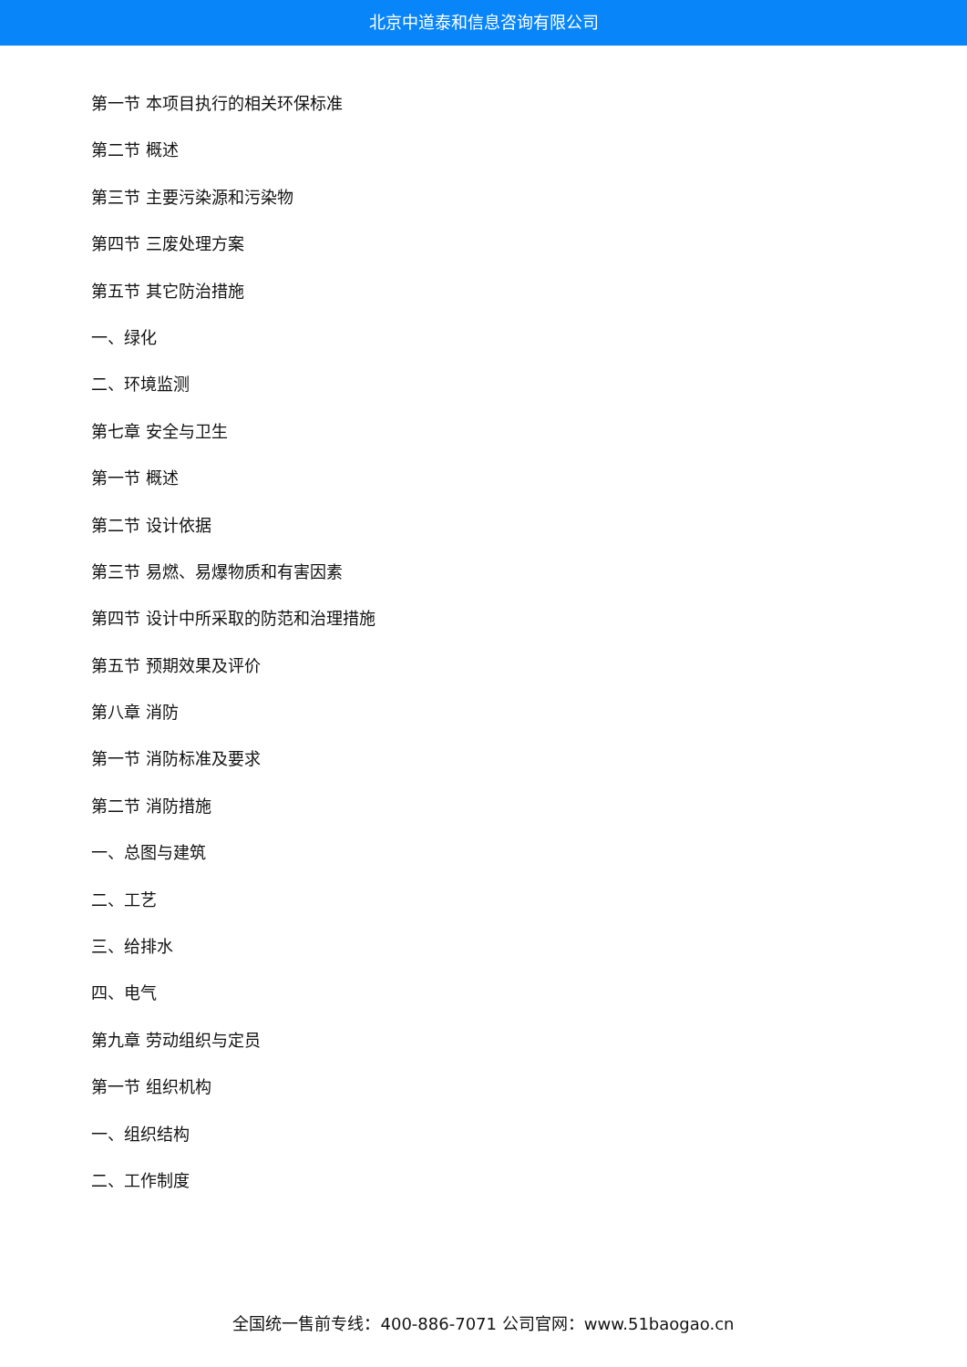北京中道泰和信息咨询有限公司
第一节 本项目执行的相关环保标准
第二节 概述
第三节 主要污染源和污染物
第四节 三废处理方案
第五节 其它防治措施
一、绿化
二、环境监测
第七章 安全与卫生
第一节 概述
第二节 设计依据
第三节 易燃、易爆物质和有害因素
第四节 设计中所采取的防范和治理措施
第五节 预期效果及评价
第八章 消防
第一节 消防标准及要求
第二节 消防措施
一、总图与建筑
二、工艺
三、给排水
四、电气
第九章 劳动组织与定员
第一节 组织机构
一、组织结构
二、工作制度
全国统一售前专线：400-886-7071 公司官网：www.51baogao.cn